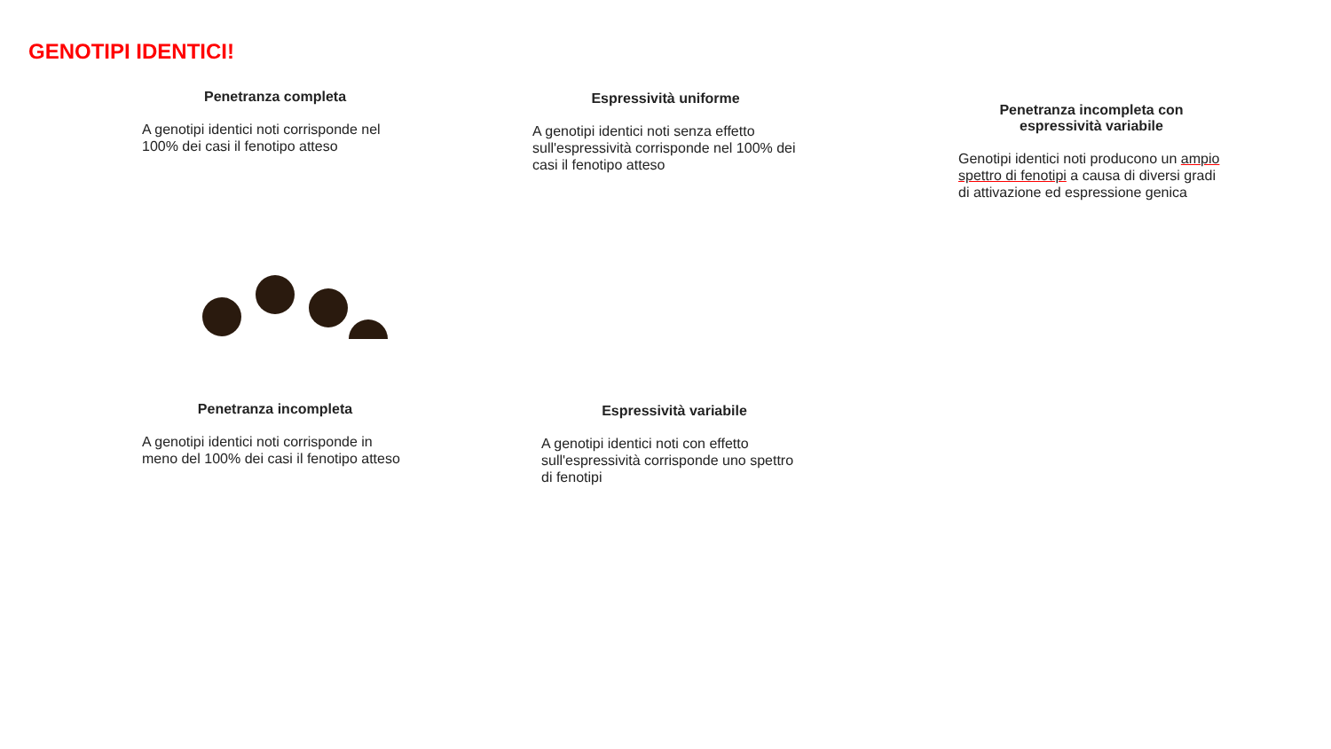GENOTIPI IDENTICI!
Penetranza completa
A genotipi identici noti corrisponde nel 100% dei casi il fenotipo atteso
Espressività uniforme
A genotipi identici noti senza effetto sull'espressività corrisponde nel 100% dei casi il fenotipo atteso
Penetranza incompleta con espressività variabile
Genotipi identici noti producono un ampio spettro di fenotipi a causa di diversi gradi di attivazione ed espressione genica
Penetranza incompleta
A genotipi identici noti corrisponde in meno del 100% dei casi il fenotipo atteso
Espressività variabile
A genotipi identici noti con effetto sull'espressività corrisponde uno spettro di fenotipi